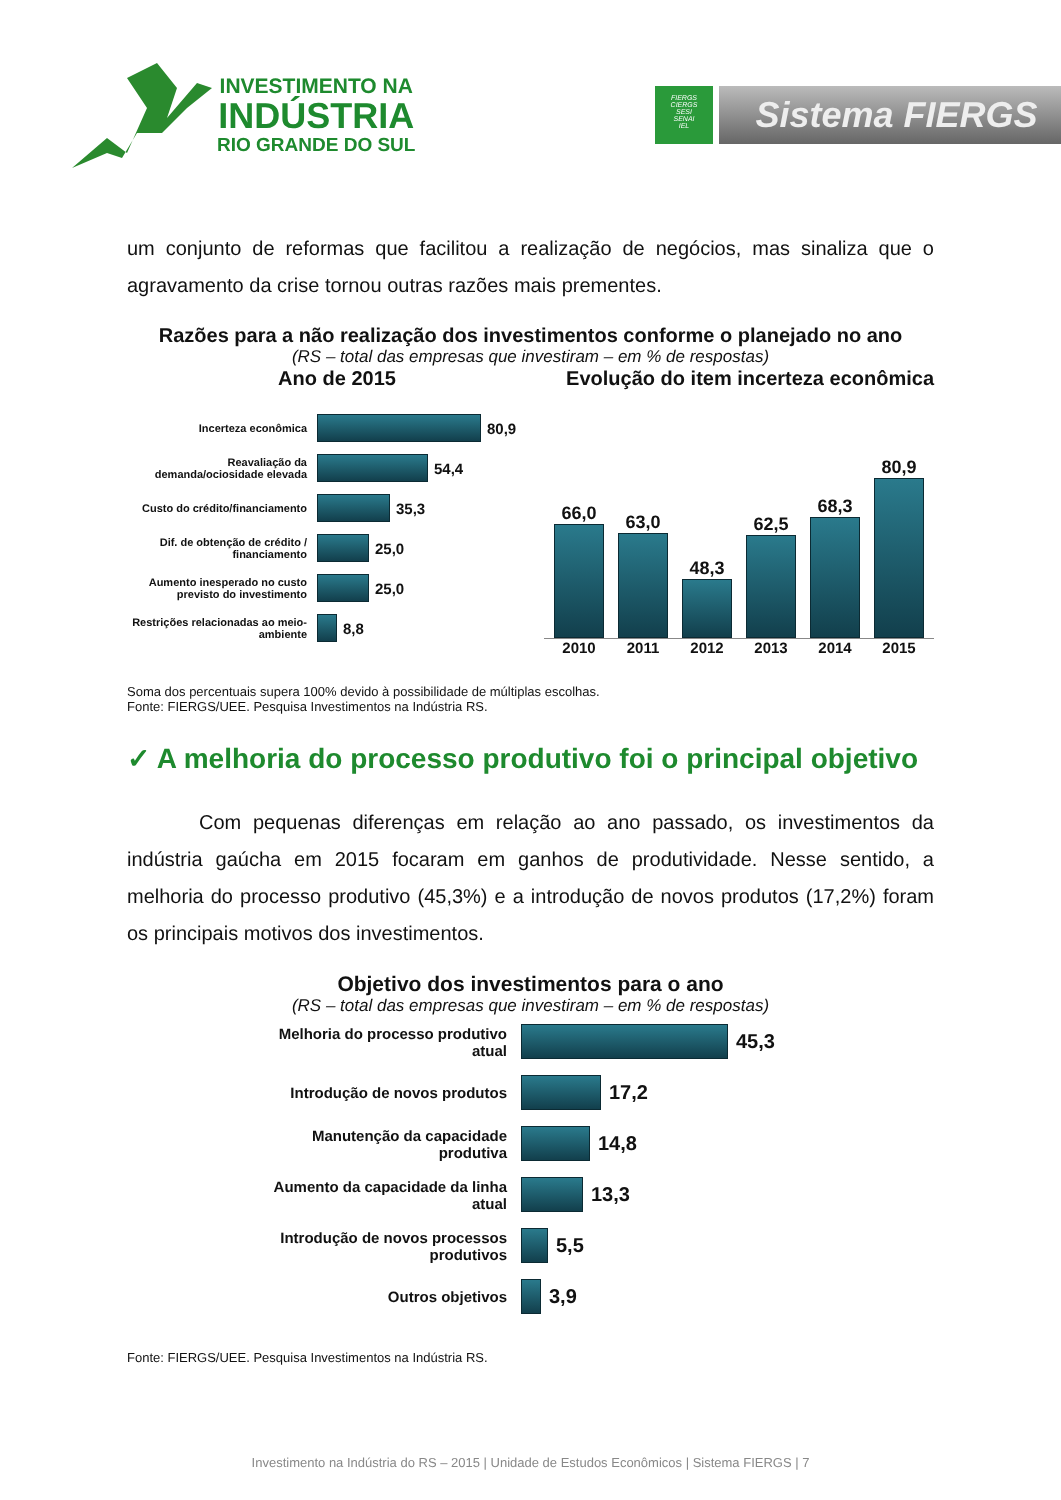INVESTIMENTO NA
INDÚSTRIA
RIO GRANDE DO SUL
FIERGS
CIERGS
SESI
SENAI
IEL
Sistema FIERGS
um conjunto de reformas que facilitou a realização de negócios, mas sinaliza que o agravamento da crise tornou outras razões mais prementes.
Razões para a não realização dos investimentos conforme o planejado no ano
(RS – total das empresas que investiram – em % de respostas)
Ano de 2015 Evolução do item incerteza econômica
Incerteza econômica
80,9
Reavaliação da demanda/ociosidade elevada
54,4
Custo do crédito/financiamento
35,3
Dif. de obtenção de crédito / financiamento
25,0
Aumento inesperado no custo previsto do investimento
25,0
Restrições relacionadas ao meio-ambiente
8,8
66,0
63,0
48,3
62,5
68,3
80,9
2010
2011
2012
2013
2014
2015
Soma dos percentuais supera 100% devido à possibilidade de múltiplas escolhas.
Fonte: FIERGS/UEE. Pesquisa Investimentos na Indústria RS.
✓ A melhoria do processo produtivo foi o principal objetivo
Com pequenas diferenças em relação ao ano passado, os investimentos da indústria gaúcha em 2015 focaram em ganhos de produtividade. Nesse sentido, a melhoria do processo produtivo (45,3%) e a introdução de novos produtos (17,2%) foram os principais motivos dos investimentos.
Objetivo dos investimentos para o ano
(RS – total das empresas que investiram – em % de respostas)
Melhoria do processo produtivo atual
45,3
Introdução de novos produtos
17,2
Manutenção da capacidade produtiva
14,8
Aumento da capacidade da linha atual
13,3
Introdução de novos processos produtivos
5,5
Outros objetivos
3,9
Fonte: FIERGS/UEE. Pesquisa Investimentos na Indústria RS.
Investimento na Indústria do RS – 2015 | Unidade de Estudos Econômicos | Sistema FIERGS | 7